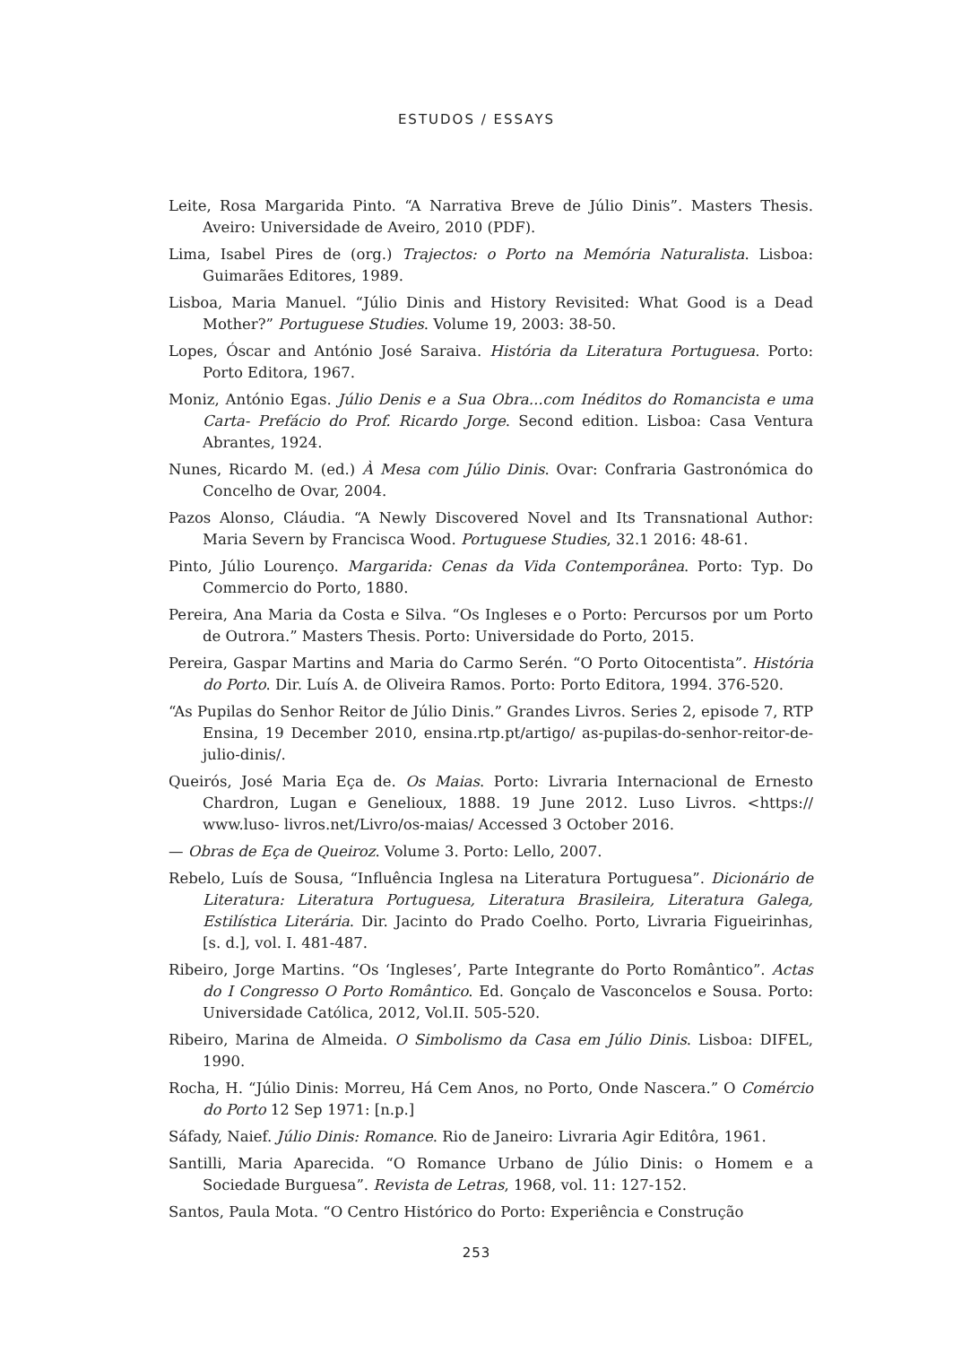ESTUDOS / ESSAYS
Leite, Rosa Margarida Pinto. “A Narrativa Breve de Júlio Dinis”. Masters Thesis. Aveiro: Universidade de Aveiro, 2010 (PDF).
Lima, Isabel Pires de (org.) Trajectos: o Porto na Memória Naturalista. Lisboa: Guimarães Editores, 1989.
Lisboa, Maria Manuel. “Júlio Dinis and History Revisited: What Good is a Dead Mother?” Portuguese Studies. Volume 19, 2003: 38-50.
Lopes, Óscar and António José Saraiva. História da Literatura Portuguesa. Porto: Porto Editora, 1967.
Moniz, António Egas. Júlio Denis e a Sua Obra...com Inéditos do Romancista e uma Carta- Prefácio do Prof. Ricardo Jorge. Second edition. Lisboa: Casa Ventura Abrantes, 1924.
Nunes, Ricardo M. (ed.) À Mesa com Júlio Dinis. Ovar: Confraria Gastronómica do Concelho de Ovar, 2004.
Pazos Alonso, Cláudia. “A Newly Discovered Novel and Its Transnational Author: Maria Severn by Francisca Wood. Portuguese Studies, 32.1 2016: 48-61.
Pinto, Júlio Lourenço. Margarida: Cenas da Vida Contemporânea. Porto: Typ. Do Commercio do Porto, 1880.
Pereira, Ana Maria da Costa e Silva. “Os Ingleses e o Porto: Percursos por um Porto de Outrora.” Masters Thesis. Porto: Universidade do Porto, 2015.
Pereira, Gaspar Martins and Maria do Carmo Serén. “O Porto Oitocentista”. História do Porto. Dir. Luís A. de Oliveira Ramos. Porto: Porto Editora, 1994. 376-520.
“As Pupilas do Senhor Reitor de Júlio Dinis.” Grandes Livros. Series 2, episode 7, RTP Ensina, 19 December 2010, ensina.rtp.pt/artigo/ as-pupilas-do-senhor-reitor-de-julio-dinis/.
Queirós, José Maria Eça de. Os Maias. Porto: Livraria Internacional de Ernesto Chardron, Lugan e Genelioux, 1888. 19 June 2012. Luso Livros. <https:// www.luso- livros.net/Livro/os-maias/ Accessed 3 October 2016.
— Obras de Eça de Queiroz. Volume 3. Porto: Lello, 2007.
Rebelo, Luís de Sousa, “Influência Inglesa na Literatura Portuguesa”. Dicionário de Literatura: Literatura Portuguesa, Literatura Brasileira, Literatura Galega, Estilística Literária. Dir. Jacinto do Prado Coelho. Porto, Livraria Figueirinhas, [s. d.], vol. I. 481-487.
Ribeiro, Jorge Martins. “Os ‘Ingleses’, Parte Integrante do Porto Romântico”. Actas do I Congresso O Porto Romântico. Ed. Gonçalo de Vasconcelos e Sousa. Porto: Universidade Católica, 2012, Vol.II. 505-520.
Ribeiro, Marina de Almeida. O Simbolismo da Casa em Júlio Dinis. Lisboa: DIFEL, 1990.
Rocha, H. “Júlio Dinis: Morreu, Há Cem Anos, no Porto, Onde Nascera.” O Comércio do Porto 12 Sep 1971: [n.p.]
Sáfady, Naief. Júlio Dinis: Romance. Rio de Janeiro: Livraria Agir Editôra, 1961.
Santilli, Maria Aparecida. “O Romance Urbano de Júlio Dinis: o Homem e a Sociedade Burguesa”. Revista de Letras, 1968, vol. 11: 127-152.
Santos, Paula Mota. “O Centro Histórico do Porto: Experiência e Construção
253